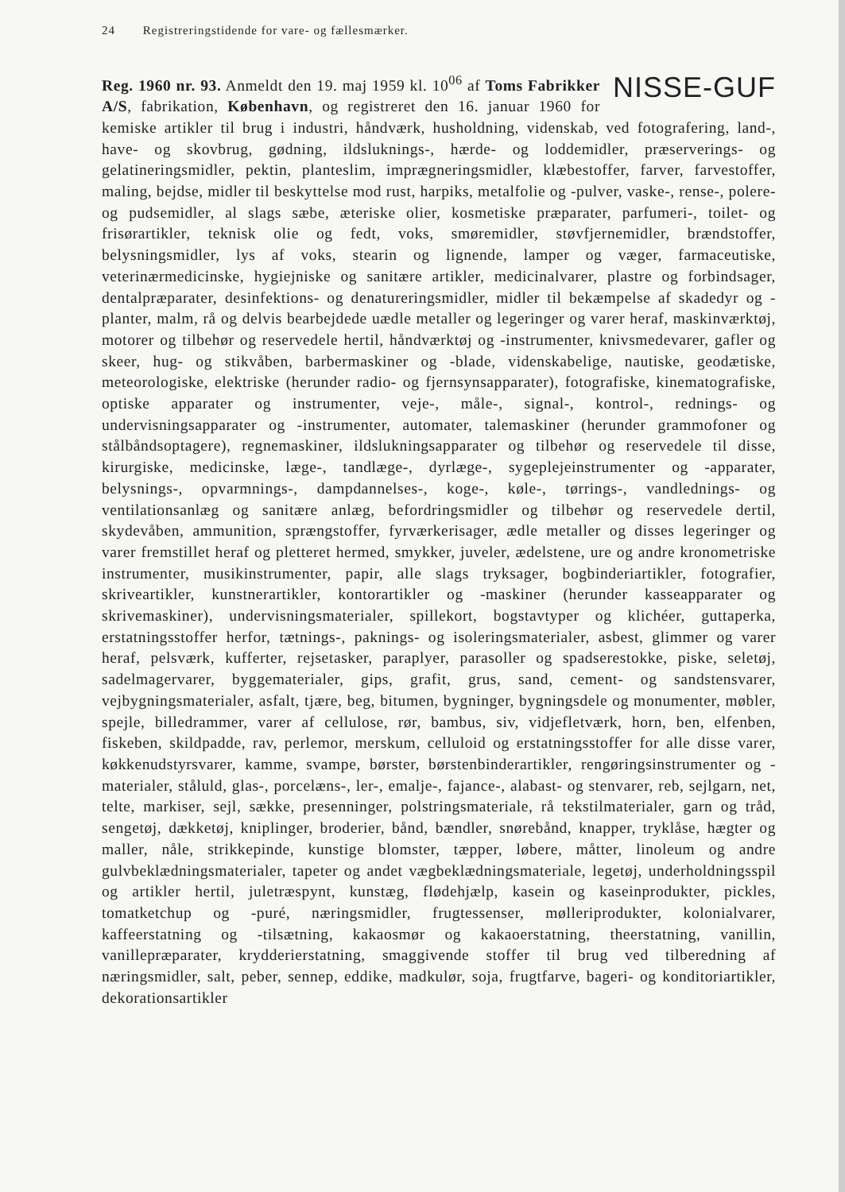24 Registreringstidende for vare- og fællesmærker.
NISSE-GUF
Reg. 1960 nr. 93. Anmeldt den 19. maj 1959 kl. 10<sup>06</sup> af Toms Fabrikker A/S, fabrikation, København, og registreret den 16. januar 1960 for kemiske artikler til brug i industri, håndværk, husholdning, videnskab, ved fotografering, land-, have- og skovbrug, gødning, ildsluknings-, hærde- og loddemidler, præserverings- og gelatineringsmidler, pektin, planteslim, imprægneringsmidler, klæbestoffer, farver, farvestoffer, maling, bejdse, midler til beskyttelse mod rust, harpiks, metalfolie og -pulver, vaske-, rense-, polere- og pudsemidler, al slags sæbe, æteriske olier, kosmetiske præparater, parfumeri-, toilet- og frisørartikler, teknisk olie og fedt, voks, smøremidler, støvfjernemidler, brændstoffer, belysningsmidler, lys af voks, stearin og lignende, lamper og væger, farmaceutiske, veterinærmedicinske, hygiejniske og sanitære artikler, medicinalvarer, plastre og forbindsager, dentalpræparater, desinfektions- og denatureringsmidler, midler til bekæmpelse af skadedyr og -planter, malm, rå og delvis bearbejdede uædle metaller og legeringer og varer heraf, maskinværktøj, motorer og tilbehør og reservedele hertil, håndværktøj og -instrumenter, knivsmedevarer, gafler og skeer, hug- og stikvåben, barbermaskiner og -blade, videnskabelige, nautiske, geodætiske, meteorologiske, elektriske (herunder radio- og fjernsynsapparater), fotografiske, kinematografiske, optiske apparater og instrumenter, veje-, måle-, signal-, kontrol-, rednings- og undervisningsapparater og -instrumenter, automater, talemaskiner (herunder grammofoner og stålbåndsoptagere), regnemaskiner, ildslukningsapparater og tilbehør og reservedele til disse, kirurgiske, medicinske, læge-, tandlæge-, dyrlæge-, sygeplejeinstrumenter og -apparater, belysnings-, opvarmnings-, dampdannelses-, koge-, køle-, tørrings-, vandlednings- og ventilationsanlæg og sanitære anlæg, befordringsmidler og tilbehør og reservedele dertil, skydevåben, ammunition, sprængstoffer, fyrværkerisager, ædle metaller og disses legeringer og varer fremstillet heraf og pletteret hermed, smykker, juveler, ædelstene, ure og andre kronometriske instrumenter, musikinstrumenter, papir, alle slags tryksager, bogbinderiartikler, fotografier, skriveartikler, kunstnerartikler, kontorartikler og -maskiner (herunder kasseapparater og skrivemaskiner), undervisningsmaterialer, spillekort, bogstavtyper og klichéer, guttaperka, erstatningsstoffer herfor, tætnings-, paknings- og isoleringsmaterialer, asbest, glimmer og varer heraf, pelsværk, kufferter, rejsetasker, paraplyer, parasoller og spadserestokke, piske, seletøj, sadelmagervarer, byggematerialer, gips, grafit, grus, sand, cement- og sandstensvarer, vejbygningsmaterialer, asfalt, tjære, beg, bitumen, bygninger, bygningsdele og monumenter, møbler, spejle, billedrammer, varer af cellulose, rør, bambus, siv, vidjefletværk, horn, ben, elfenben, fiskeben, skildpadde, rav, perlemor, merskum, celluloid og erstatningsstoffer for alle disse varer, køkkenudstyrsvarer, kamme, svampe, børster, børstenbinderartikler, rengøringsinstrumenter og -materialer, ståluld, glas-, porcelæns-, ler-, emalje-, fajance-, alabast- og stenvarer, reb, sejlgarn, net, telte, markiser, sejl, sække, presenninger, polstringsmateriale, rå tekstilmaterialer, garn og tråd, sengetøj, dækketøj, kniplinger, broderier, bånd, bændler, snørebånd, knapper, tryklåse, hægter og maller, nåle, strikkepinde, kunstige blomster, tæpper, løbere, måtter, linoleum og andre gulvbeklædningsmaterialer, tapeter og andet vægbeklædningsmateriale, legetøj, underholdningsspil og artikler hertil, juletræspynt, kunstæg, flødehjælp, kasein og kaseinprodukter, pickles, tomatketchup og -puré, næringsmidler, frugtessenser, mølleriprodukter, kolonialvarer, kaffeerstatning og -tilsætning, kakaosmør og kakaoerstatning, theerstatning, vanillin, vanillepræparater, krydderierstatning, smaggivende stoffer til brug ved tilberedning af næringsmidler, salt, peber, sennep, eddike, madkulør, soja, frugtfarve, bageri- og konditoriartikler, dekorationsartikler